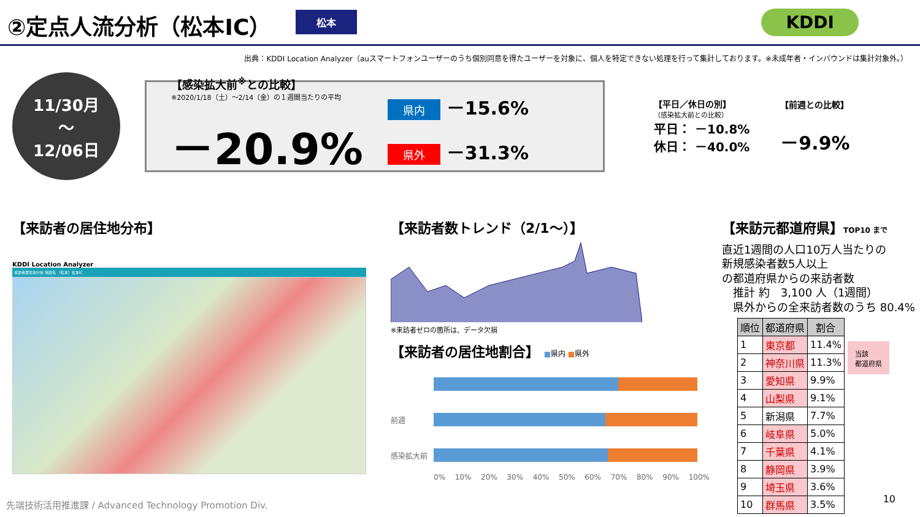②定点人流分析（松本IC）
松本 KDDI
出典：KDDI Location Analyzer（auスマートフォンユーザーのうち個別同意を得たユーザーを対象に、個人を特定できない処理を行って集計しております。※未成年者・インバウンドは集計対象外。）
11/30月
～
12/06日
【感染拡大前<sup>※</sup>との比較】
※2020/1/18（土）～2/14（金）の１週間当たりの平均
－20.9%
県内 －15.6%
県外 －31.3%
【平日／休日の別】
（感染拡大前との比較）
平日： －10.8%
休日： －40.0%
【前週との比較】
－9.9%
【来訪者の居住地分布】
KDDI Location Analyzer
来訪者居住地分析 施設名 （松本）松本IC
【来訪者数トレンド（2/1～）】
※来訪者ゼロの箇所は、データ欠損
【来訪者の居住地割合】 ■県内 ■県外
前週
感染拡大前
0% 10% 20% 30% 40% 50% 60% 70% 80% 90% 100%
【来訪元都道府県】TOP10 まで
直近1週間の人口10万人当たりの
新規感染者数5人以上
の都道府県からの来訪者数
　推計 約　3,100 人（1週間）
　県外からの全来訪者数のうち 80.4%
| 順位 | 都道府県 | 割合 |
| --- | --- | --- |
| 1 | 東京都 | 11.4% |
| 2 | 神奈川県 | 11.3% |
| 3 | 愛知県 | 9.9% |
| 4 | 山梨県 | 9.1% |
| 5 | 新潟県 | 7.7% |
| 6 | 岐阜県 | 5.0% |
| 7 | 千葉県 | 4.1% |
| 8 | 静岡県 | 3.9% |
| 9 | 埼玉県 | 3.6% |
| 10 | 群馬県 | 3.5% |
当該
都道府県
先端技術活用推進課 / Advanced Technology Promotion Div.
10